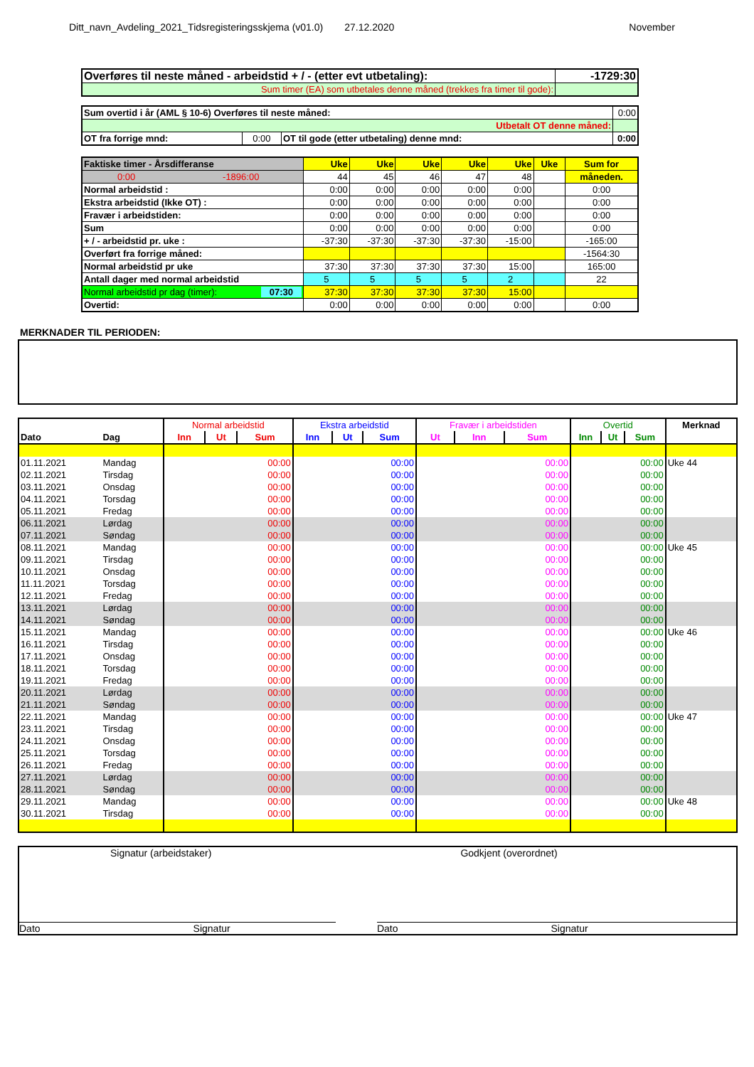Ditt_navn_Avdeling_2021_Tidsregisteringsskjema (v01.0) 27.12.2020 November
| Overføres til neste måned - arbeidstid + / - (etter evt utbetaling): | -1729:30 |
| Sum timer (EA) som utbetales denne måned (trekkes fra timer til gode): | |
| Sum overtid i år (AML § 10-6) Overføres til neste måned: | | | 0:00 |
| Utbetalt OT denne måned: | | | |
| OT fra forrige mnd: | 0:00 | OT til gode (etter utbetaling) denne mnd: | 0:00 |
| Faktiske timer - Årsdifferanse | Uke | Uke | Uke | Uke | Uke | Uke | Sum for |
| 0:00 -1896:00 | 44 | 45 | 46 | 47 | 48 | | måneden. |
| Normal arbeidstid : | 0:00 | 0:00 | 0:00 | 0:00 | 0:00 | | 0:00 |
| Ekstra arbeidstid (Ikke OT) : | 0:00 | 0:00 | 0:00 | 0:00 | 0:00 | | 0:00 |
| Fravær i arbeidstiden: | 0:00 | 0:00 | 0:00 | 0:00 | 0:00 | | 0:00 |
| Sum | 0:00 | 0:00 | 0:00 | 0:00 | 0:00 | | 0:00 |
| + / - arbeidstid pr. uke : | -37:30 | -37:30 | -37:30 | -37:30 | -15:00 | | -165:00 |
| Overført fra forrige måned: | | | | | | | -1564:30 |
| Normal arbeidstid pr uke | 37:30 | 37:30 | 37:30 | 37:30 | 15:00 | | 165:00 |
| Antall dager med normal arbeidstid | 5 | 5 | 5 | 5 | 2 | | 22 |
| Normal arbeidstid pr dag (timer): 07:30 | 37:30 | 37:30 | 37:30 | 37:30 | 15:00 | | |
| Overtid: | 0:00 | 0:00 | 0:00 | 0:00 | 0:00 | | 0:00 |
MERKNADER TIL PERIODEN:
| | | Normal arbeidstid | | | Ekstra arbeidstid | | | Fravær i arbeidstiden | | | Overtid | | | Merknad |
| --- | --- | --- | --- | --- | --- | --- | --- | --- | --- | --- | --- | --- | --- | --- |
| Dato | Dag | Inn | Ut | Sum | Inn | Ut | Sum | Ut | Inn | Sum | Inn | Ut | Sum | |
| 01.11.2021 | Mandag | 00:00 | | | 00:00 | | | 00:00 | | | 00:00 | | | Uke 44 |
| 02.11.2021 | Tirsdag | 00:00 | | | 00:00 | | | 00:00 | | | 00:00 | | | |
| 03.11.2021 | Onsdag | 00:00 | | | 00:00 | | | 00:00 | | | 00:00 | | | |
| 04.11.2021 | Torsdag | 00:00 | | | 00:00 | | | 00:00 | | | 00:00 | | | |
| 05.11.2021 | Fredag | 00:00 | | | 00:00 | | | 00:00 | | | 00:00 | | | |
| 06.11.2021 | Lørdag | 00:00 | | | 00:00 | | | 00:00 | | | 00:00 | | | |
| 07.11.2021 | Søndag | 00:00 | | | 00:00 | | | 00:00 | | | 00:00 | | | |
| 08.11.2021 | Mandag | 00:00 | | | 00:00 | | | 00:00 | | | 00:00 | | | Uke 45 |
| 09.11.2021 | Tirsdag | 00:00 | | | 00:00 | | | 00:00 | | | 00:00 | | | |
| 10.11.2021 | Onsdag | 00:00 | | | 00:00 | | | 00:00 | | | 00:00 | | | |
| 11.11.2021 | Torsdag | 00:00 | | | 00:00 | | | 00:00 | | | 00:00 | | | |
| 12.11.2021 | Fredag | 00:00 | | | 00:00 | | | 00:00 | | | 00:00 | | | |
| 13.11.2021 | Lørdag | 00:00 | | | 00:00 | | | 00:00 | | | 00:00 | | | |
| 14.11.2021 | Søndag | 00:00 | | | 00:00 | | | 00:00 | | | 00:00 | | | |
| 15.11.2021 | Mandag | 00:00 | | | 00:00 | | | 00:00 | | | 00:00 | | | Uke 46 |
| 16.11.2021 | Tirsdag | 00:00 | | | 00:00 | | | 00:00 | | | 00:00 | | | |
| 17.11.2021 | Onsdag | 00:00 | | | 00:00 | | | 00:00 | | | 00:00 | | | |
| 18.11.2021 | Torsdag | 00:00 | | | 00:00 | | | 00:00 | | | 00:00 | | | |
| 19.11.2021 | Fredag | 00:00 | | | 00:00 | | | 00:00 | | | 00:00 | | | |
| 20.11.2021 | Lørdag | 00:00 | | | 00:00 | | | 00:00 | | | 00:00 | | | |
| 21.11.2021 | Søndag | 00:00 | | | 00:00 | | | 00:00 | | | 00:00 | | | |
| 22.11.2021 | Mandag | 00:00 | | | 00:00 | | | 00:00 | | | 00:00 | | | Uke 47 |
| 23.11.2021 | Tirsdag | 00:00 | | | 00:00 | | | 00:00 | | | 00:00 | | | |
| 24.11.2021 | Onsdag | 00:00 | | | 00:00 | | | 00:00 | | | 00:00 | | | |
| 25.11.2021 | Torsdag | 00:00 | | | 00:00 | | | 00:00 | | | 00:00 | | | |
| 26.11.2021 | Fredag | 00:00 | | | 00:00 | | | 00:00 | | | 00:00 | | | |
| 27.11.2021 | Lørdag | 00:00 | | | 00:00 | | | 00:00 | | | 00:00 | | | |
| 28.11.2021 | Søndag | 00:00 | | | 00:00 | | | 00:00 | | | 00:00 | | | |
| 29.11.2021 | Mandag | 00:00 | | | 00:00 | | | 00:00 | | | 00:00 | | | Uke 48 |
| 30.11.2021 | Tirsdag | 00:00 | | | 00:00 | | | 00:00 | | | 00:00 | | | |
Signatur (arbeidstaker) Godkjent (overordnet)
Dato Signatur Dato Signatur